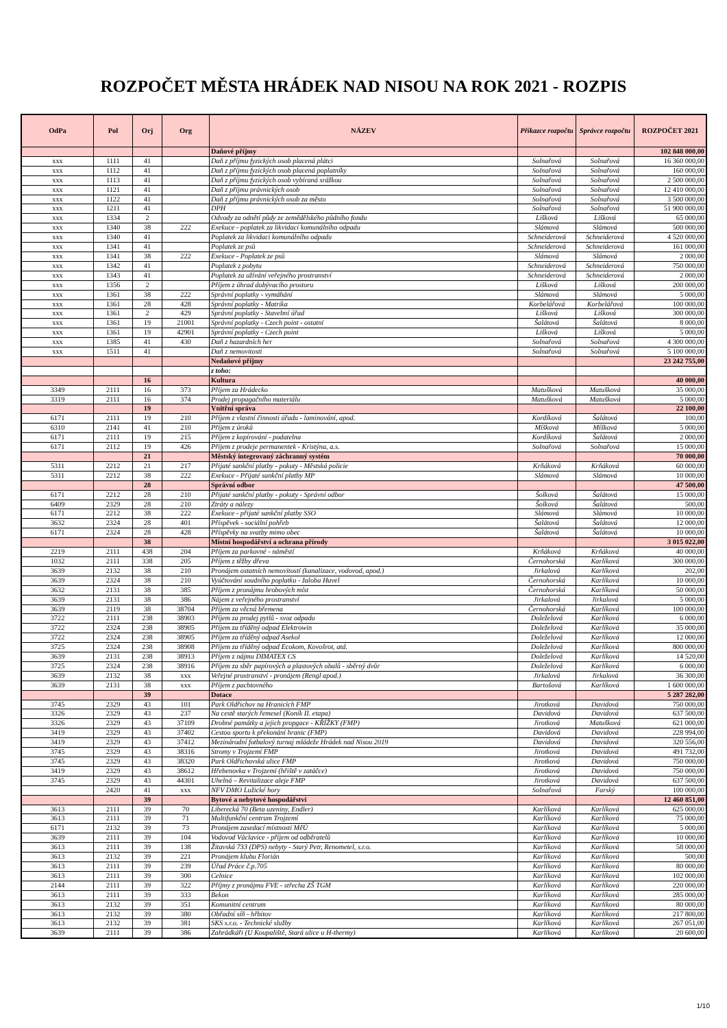ROZPOČET MĚSTA HRÁDEK NAD NISOU NA ROK 2021 - ROZPIS
| OdPa | Pol | Orj | Org | NÁZEV | Příkazce rozpočtu | Správce rozpočtu | ROZPOČET 2021 |
| --- | --- | --- | --- | --- | --- | --- | --- |
| | | | | Daňové příjmy | | | 102 848 000,00 |
| xxx | 1111 | 41 | | Daň z příjmu fyzických osob placená plátci | Solnařová | Solnařová | 16 360 000,00 |
| xxx | 1112 | 41 | | Daň z příjmu fyzických osob placená poplatníky | Solnařová | Solnařová | 160 000,00 |
| xxx | 1113 | 41 | | Daň z příjmu fyzických osob vybíraná srážkou | Solnařová | Solnařová | 2 500 000,00 |
| xxx | 1121 | 41 | | Daň z příjmu právnických osob | Solnařová | Solnařová | 12 410 000,00 |
| xxx | 1122 | 41 | | Daň z příjmu právnických osob za město | Solnařová | Solnařová | 3 500 000,00 |
| xxx | 1211 | 41 | | DPH | Solnařová | Solnařová | 51 900 000,00 |
| xxx | 1334 | 2 | | Odvody za odnětí půdy ze zemědělského půdního fondu | Lišková | Lišková | 65 000,00 |
| xxx | 1340 | 38 | 222 | Exekuce - poplatek za likvidaci komunálního odpadu | Slámová | Slámová | 500 000,00 |
| xxx | 1340 | 41 | | Poplatek za likvidaci komunálního odpadu | Schneiderová | Schneiderová | 4 520 000,00 |
| xxx | 1341 | 41 | | Poplatek ze psů | Schneiderová | Schneiderová | 161 000,00 |
| xxx | 1341 | 38 | 222 | Exekuce - Poplatek ze psů | Slámová | Slámová | 2 000,00 |
| xxx | 1342 | 41 | | Poplatek z pobytu | Schneiderová | Schneiderová | 750 000,00 |
| xxx | 1343 | 41 | | Poplatek za užívání veřejného prostranství | Schneiderová | Schneiderová | 2 000,00 |
| xxx | 1356 | 2 | | Příjem z úhrad dobývacího prostoru | Lišková | Lišková | 200 000,00 |
| xxx | 1361 | 38 | 222 | Správní poplatky - vymáhání | Slámová | Slámová | 5 000,00 |
| xxx | 1361 | 28 | 428 | Správní poplatky - Matrika | Korbelářová | Korbelářová | 100 000,00 |
| xxx | 1361 | 2 | 429 | Správní poplatky - Stavební úřad | Lišková | Lišková | 300 000,00 |
| xxx | 1361 | 19 | 21001 | Správní poplatky - Czech point - ostatní | Šalátová | Šalátová | 8 000,00 |
| xxx | 1361 | 19 | 42901 | Správní poplatky - Czech point | Lišková | Lišková | 5 000,00 |
| xxx | 1385 | 41 | 430 | Daň z hazardních her | Solnařová | Solnařová | 4 300 000,00 |
| xxx | 1511 | 41 | | Daň z nemovitosti | Solnařová | Solnařová | 5 100 000,00 |
| | | | | Nedaňové příjmy | | | 23 242 755,00 |
| | | | | z toho: | | | |
| | | 16 | | Kultura | | | 40 000,00 |
| 3349 | 2111 | 16 | 373 | Příjem za Hrádecko | Matušková | Matušková | 35 000,00 |
| 3319 | 2111 | 16 | 374 | Prodej propagačního materiálu | Matušková | Matušková | 5 000,00 |
| | | 19 | | Vnitřní správa | | | 22 100,00 |
| 6171 | 2111 | 19 | 210 | Příjem z vlastní činnosti úřadu - laminování, apod. | Kordíková | Šalátová | 100,00 |
| 6310 | 2141 | 41 | 210 | Příjem z úroků | Míšková | Míšková | 5 000,00 |
| 6171 | 2111 | 19 | 215 | Příjem z kopírování - podatelna | Kordíková | Šalátová | 2 000,00 |
| 6171 | 2112 | 19 | 426 | Příjem z prodeje permanentek - Kristýna, a.s. | Solnařová | Solnařová | 15 000,00 |
| | | 21 | | Městský integrovaný záchranný systém | | | 70 000,00 |
| 5311 | 2212 | 21 | 217 | Přijaté sankční platby - pokuty - Městská policie | Krňáková | Krňáková | 60 000,00 |
| 5311 | 2212 | 38 | 222 | Exekuce - Přijaté sankční platby MP | Slámová | Slámová | 10 000,00 |
| | | 28 | | Správní odbor | | | 47 500,00 |
| 6171 | 2212 | 28 | 210 | Přijaté sankční platby - pokuty - Správní odbor | Šolková | Šalátová | 15 000,00 |
| 6409 | 2329 | 28 | 210 | Ztráty a nálezy | Šolková | Šalátová | 500,00 |
| 6171 | 2212 | 38 | 222 | Exekuce - přijaté sankční platby SSO | Slámová | Slámová | 10 000,00 |
| 3632 | 2324 | 28 | 401 | Příspěvek - sociální pohřeb | Šalátová | Šalátová | 12 000,00 |
| 6171 | 2324 | 28 | 428 | Příspěvky na svatby mimo obec | Šalátová | Šalátová | 10 000,00 |
| | | 38 | | Místní hospodářství a ochrana přírody | | | 3 015 022,00 |
| 2219 | 2111 | 438 | 204 | Příjem za parkovné - náměstí | Krňáková | Krňáková | 40 000,00 |
| 1032 | 2111 | 338 | 205 | Příjem z těžby dřeva | Černohorská | Karlíková | 300 000,00 |
| 3639 | 2132 | 38 | 210 | Pronájem ostatních nemovitostí (kanalizace, vodovod, apod.) | Jirkalová | Karlíková | 202,00 |
| 3639 | 2324 | 38 | 210 | Vyúčtování soudního poplatku - žaloba Havel | Černohorská | Karlíková | 10 000,00 |
| 3632 | 2131 | 38 | 385 | Příjem z pronájmu hrobových míst | Černohorská | Karlíková | 50 000,00 |
| 3639 | 2131 | 38 | 386 | Nájem z veřejného prostranství | Jirkalová | Jirkalová | 5 000,00 |
| 3639 | 2119 | 38 | 38704 | Příjem za věcná břemena | Černohorská | Karlíková | 100 000,00 |
| 3722 | 2111 | 238 | 38903 | Příjem za prodej pytlů - svoz odpadu | Doleželová | Karlíková | 6 000,00 |
| 3722 | 2324 | 238 | 38905 | Příjem za tříděný odpad Elektrowin | Doleželová | Karlíková | 35 000,00 |
| 3722 | 2324 | 238 | 38905 | Příjem za tříděný odpad Asekol | Doleželová | Karlíková | 12 000,00 |
| 3725 | 2324 | 238 | 38908 | Příjem za tříděný odpad Ecokom, Kovošrot, atd. | Doleželová | Karlíková | 800 000,00 |
| 3639 | 2131 | 238 | 38913 | Příjem z nájmu DIMATEX CS | Doleželová | Karlíková | 14 520,00 |
| 3725 | 2324 | 238 | 38916 | Příjem za sběr papírových a plastových obalů - sběrný dvůr | Doleželová | Karlíková | 6 000,00 |
| 3639 | 2132 | 38 | xxx | Veřejné prostranství - pronájem (Rengl apod.) | Jirkalová | Jirkalová | 36 300,00 |
| 3639 | 2131 | 38 | xxx | Příjem z pachtovného | Bartošová | Karlíková | 1 600 000,00 |
| | | 39 | | Dotace | | | 5 287 282,00 |
| 3745 | 2329 | 43 | 101 | Park Oldřichov na Hranicích FMP | Jirotková | Davidová | 750 000,00 |
| 3326 | 2329 | 43 | 237 | Na cestě starých řemesel (Koník II. etapa) | Davidová | Davidová | 637 500,00 |
| 3326 | 2329 | 43 | 37109 | Drobné památky a jejich propgace - KŘÍŽKY (FMP) | Jirotková | Matušková | 621 000,00 |
| 3419 | 2329 | 43 | 37402 | Cestou sportu k překonání hranic (FMP) | Davidová | Davidová | 228 994,00 |
| 3419 | 2329 | 43 | 37412 | Mezinárodní fotbalový turnaj mládeže Hrádek nad Nisou 2019 | Davidová | Davidová | 320 556,00 |
| 3745 | 2329 | 43 | 38316 | Stromy v Trojzemí FMP | Jirotková | Davidová | 491 732,00 |
| 3745 | 2329 | 43 | 38320 | Park Oldřichovská ulice FMP | Jirotková | Davidová | 750 000,00 |
| 3419 | 2329 | 43 | 38612 | Hřebenovka v Trojzemí (hřiště v zatáčce) | Jirotková | Davidová | 750 000,00 |
| 3745 | 2329 | 43 | 44301 | Uhelná – Revitalizace aleje FMP | Jirotková | Davidová | 637 500,00 |
| | 2420 | 41 | xxx | NFV DMO Lužické hory | Solnařová | Farský | 100 000,00 |
| | | 39 | | Bytové a nebytové hospodářství | | | 12 460 851,00 |
| 3613 | 2111 | 39 | 70 | Liberecká 70 (Beta uzeniny, Endler) | Karlíková | Karlíková | 625 000,00 |
| 3613 | 2111 | 39 | 71 | Multifunkční centrum Trojzemí | Karlíková | Karlíková | 75 000,00 |
| 6171 | 2132 | 39 | 73 | Pronájem zasedací místnosti MěÚ | Karlíková | Karlíková | 5 000,00 |
| 3639 | 2111 | 39 | 104 | Vodovod Václavice - příjem od odběratelů | Karlíková | Karlíková | 10 000,00 |
| 3613 | 2111 | 39 | 138 | Žitavská 733 (DPS) nebyty - Starý Petr, Renometel, s.r.o. | Karlíková | Karlíková | 58 000,00 |
| 3613 | 2132 | 39 | 221 | Pronájem klubu Florián | Karlíková | Karlíková | 500,00 |
| 3613 | 2111 | 39 | 239 | Úřad Práce č.p.705 | Karlíková | Karlíková | 80 000,00 |
| 3613 | 2111 | 39 | 300 | Celnice | Karlíková | Karlíková | 102 000,00 |
| 2144 | 2111 | 39 | 322 | Příjmy z pronájmu FVE - střecha ZŠ TGM | Karlíková | Karlíková | 220 000,00 |
| 3613 | 2111 | 39 | 333 | Bekon | Karlíková | Karlíková | 285 000,00 |
| 3613 | 2132 | 39 | 351 | Komunitní centrum | Karlíková | Karlíková | 80 000,00 |
| 3613 | 2132 | 39 | 380 | Obřadní síň - hřbitov | Karlíková | Karlíková | 217 800,00 |
| 3613 | 2132 | 39 | 381 | SKS s.r.o. - Technické služby | Karlíková | Karlíková | 267 051,00 |
| 3639 | 2111 | 39 | 386 | Zahrádkáři (U Koupaliště, Stará ulice u H-thermy) | Karlíková | Karlíková | 20 600,00 |
1/10